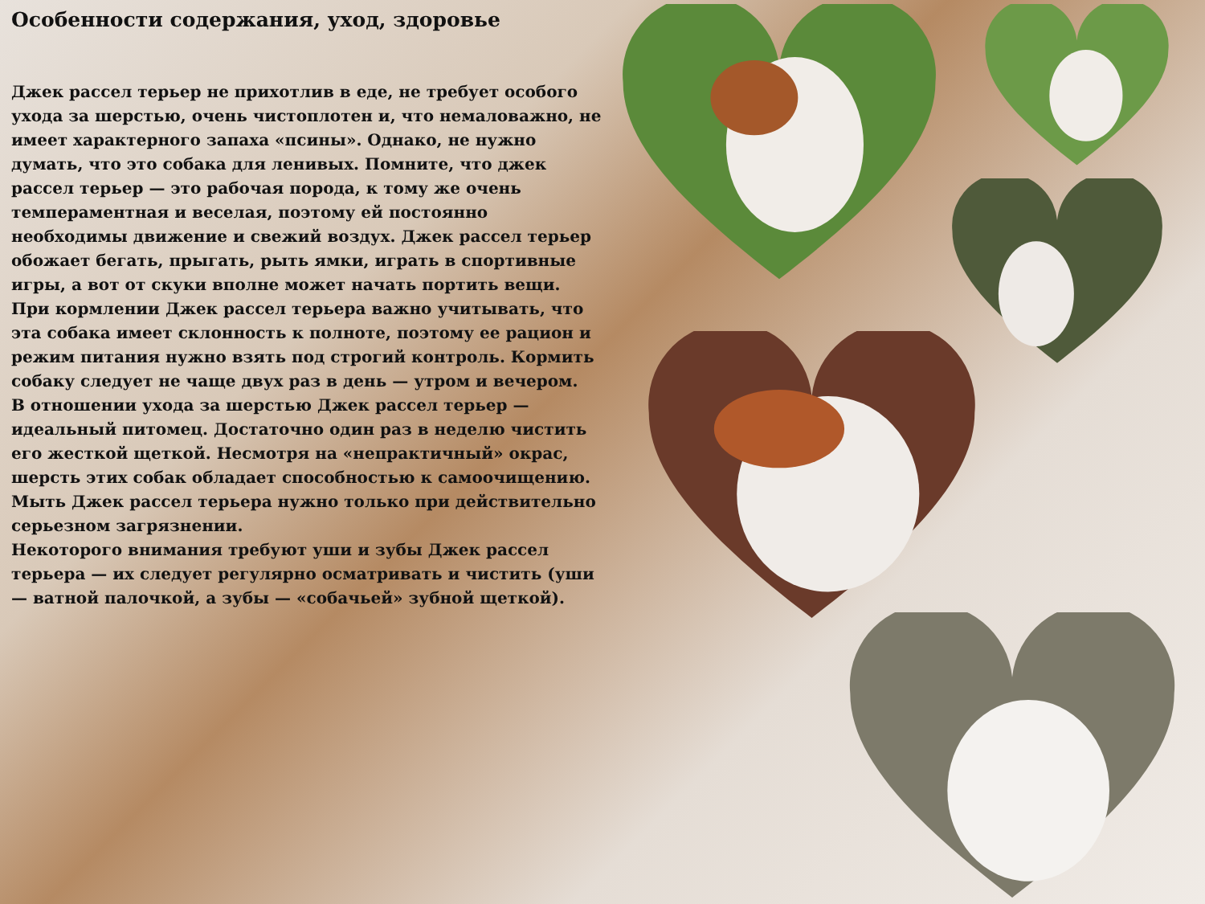Особенности содержания, уход, здоровье
Джек рассел терьер не прихотлив в еде, не требует особого ухода за шерстью, очень чистоплотен и, что немаловажно, не имеет характерного запаха «псины». Однако, не нужно думать, что это собака для ленивых. Помните, что джек рассел терьер — это рабочая порода, к тому же очень темпераментная и веселая, поэтому ей постоянно необходимы движение и свежий воздух. Джек рассел терьер обожает бегать, прыгать, рыть ямки, играть в спортивные игры, а вот от скуки вполне может начать портить вещи.
При кормлении Джек рассел терьера важно учитывать, что эта собака имеет склонность к полноте, поэтому ее рацион и режим питания нужно взять под строгий контроль. Кормить собаку следует не чаще двух раз в день — утром и вечером.
В отношении ухода за шерстью Джек рассел терьер — идеальный питомец. Достаточно один раз в неделю чистить его жесткой щеткой. Несмотря на «непрактичный» окрас, шерсть этих собак обладает способностью к самоочищению. Мыть Джек рассел терьера нужно только при действительно серьезном загрязнении.
Некоторого внимания требуют уши и зубы Джек рассел терьера — их следует регулярно осматривать и чистить (уши — ватной палочкой, а зубы — «собачьей» зубной щеткой).